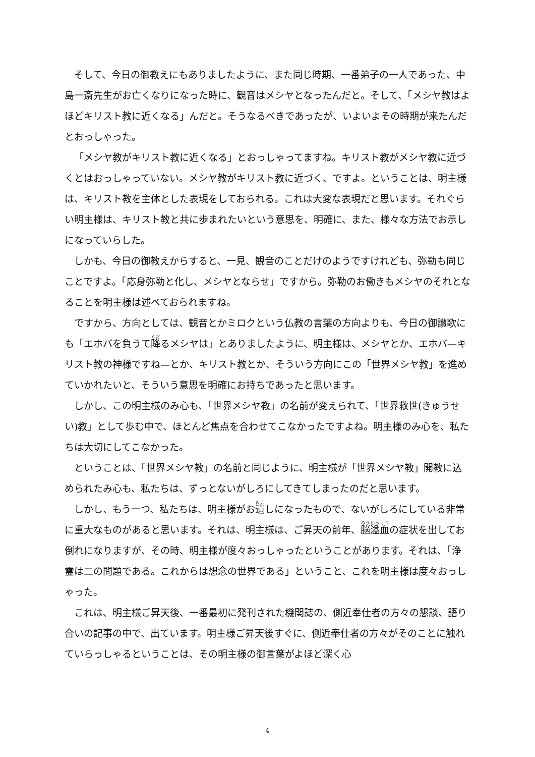そして、今日の御教えにもありましたように、また同じ時期、一番弟子の一人であった、中島一斎先生がお亡くなりになった時に、観音はメシヤとなったんだと。そして、「メシヤ教はよほどキリスト教に近くなる」んだと。そうなるべきであったが、いよいよその時期が来たんだとおっしゃった。
「メシヤ教がキリスト教に近くなる」とおっしゃってますね。キリスト教がメシヤ教に近づくとはおっしゃっていない。メシヤ教がキリスト教に近づく、ですよ。ということは、明主様は、キリスト教を主体とした表現をしておられる。これは大変な表現だと思います。それぐらい明主様は、キリスト教と共に歩まれたいという意思を、明確に、また、様々な方法でお示しになっていらした。
しかも、今日の御教えからすると、一見、観音のことだけのようですけれども、弥勒も同じことですよ。「応身弥勒と化し、メシヤとならせ」ですから。弥勒のお働きもメシヤのそれとなることを明主様は述べておられますね。
ですから、方向としては、観音とかミロクという仏教の言葉の方向よりも、今日の御讃歌にも「エホバを負うて降るメシヤは」とありましたように、明主様は、メシヤとか、エホバ—キリスト教の神様ですね—とか、キリスト教とか、そういう方向にこの「世界メシヤ教」を進めていかれたいと、そういう意思を明確にお持ちであったと思います。
しかし、この明主様のみ心も、「世界メシヤ教」の名前が変えられて、「世界救世(きゅうせい)教」として歩む中で、ほとんど焦点を合わせてこなかったですよね。明主様のみ心を、私たちは大切にしてこなかった。
ということは、「世界メシヤ教」の名前と同じように、明主様が「世界メシヤ教」開教に込められたみ心も、私たちは、ずっとないがしろにしてきてしまったのだと思います。
しかし、もう一つ、私たちは、明主様がお遺しになったもので、ないがしろにしている非常に重大なものがあると思います。それは、明主様は、ご昇天の前年、脳溢血の症状を出してお倒れになりますが、その時、明主様が度々おっしゃったということがあります。それは、「浄霊は二の問題である。これからは想念の世界である」ということ、これを明主様は度々おっしゃった。
これは、明主様ご昇天後、一番最初に発刊された機関誌の、側近奉仕者の方々の懇談、語り合いの記事の中で、出ています。明主様ご昇天後すぐに、側近奉仕者の方々がそのことに触れていらっしゃるということは、その明主様の御言葉がよほど深く心
4